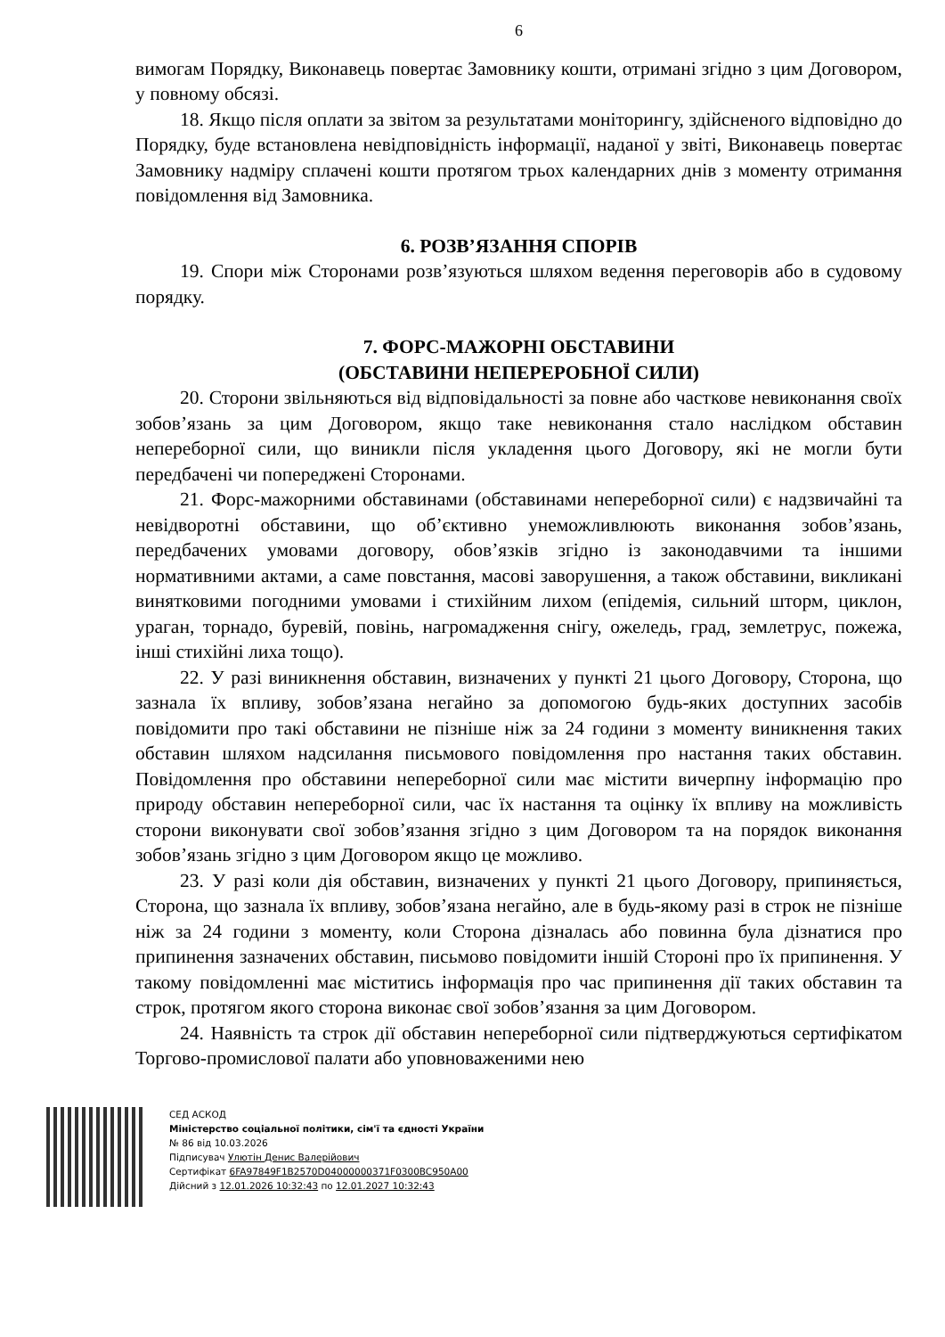6
вимогам Порядку, Виконавець повертає Замовнику кошти, отримані згідно з цим Договором, у повному обсязі.
18. Якщо після оплати за звітом за результатами моніторингу, здійсненого відповідно до Порядку, буде встановлена невідповідність інформації, наданої у звіті, Виконавець повертає Замовнику надміру сплачені кошти протягом трьох календарних днів з моменту отримання повідомлення від Замовника.
6. РОЗВ’ЯЗАННЯ СПОРІВ
19. Спори між Сторонами розв’язуються шляхом ведення переговорів або в судовому порядку.
7. ФОРС-МАЖОРНІ ОБСТАВИНИ
(ОБСТАВИНИ НЕПЕРЕРОБНОЇ СИЛИ)
20. Сторони звільняються від відповідальності за повне або часткове невиконання своїх зобов’язань за цим Договором, якщо таке невиконання стало наслідком обставин непереборної сили, що виникли після укладення цього Договору, які не могли бути передбачені чи попереджені Сторонами.
21. Форс-мажорними обставинами (обставинами непереборної сили) є надзвичайні та невідворотні обставини, що об’єктивно унеможливлюють виконання зобов’язань, передбачених умовами договору, обов’язків згідно із законодавчими та іншими нормативними актами, а саме повстання, масові заворушення, а також обставини, викликані винятковими погодними умовами і стихійним лихом (епідемія, сильний шторм, циклон, ураган, торнадо, буревій, повінь, нагромадження снігу, ожеледь, град, землетрус, пожежа, інші стихійні лиха тощо).
22. У разі виникнення обставин, визначених у пункті 21 цього Договору, Сторона, що зазнала їх впливу, зобов’язана негайно за допомогою будь-яких доступних засобів повідомити про такі обставини не пізніше ніж за 24 години з моменту виникнення таких обставин шляхом надсилання письмового повідомлення про настання таких обставин. Повідомлення про обставини непереборної сили має містити вичерпну інформацію про природу обставин непереборної сили, час їх настання та оцінку їх впливу на можливість сторони виконувати свої зобов’язання згідно з цим Договором та на порядок виконання зобов’язань згідно з цим Договором якщо це можливо.
23. У разі коли дія обставин, визначених у пункті 21 цього Договору, припиняється, Сторона, що зазнала їх впливу, зобов’язана негайно, але в будь-якому разі в строк не пізніше ніж за 24 години з моменту, коли Сторона дізналась або повинна була дізнатися про припинення зазначених обставин, письмово повідомити іншій Стороні про їх припинення. У такому повідомленні має міститись інформація про час припинення дії таких обставин та строк, протягом якого сторона виконає свої зобов’язання за цим Договором.
24. Наявність та строк дії обставин непереборної сили підтверджуються сертифікатом Торгово-промислової палати або уповноваженими нею
СЕД АСКОД
Міністерство соціальної політики, сім'ї та єдності України
№ 86 від 10.03.2026
Підписувач Улютін Денис Валерійович
Сертифікат 6FA97849F1B2570D04000000371F0300BC950A00
Дійсний з 12.01.2026 10:32:43 по 12.01.2027 10:32:43